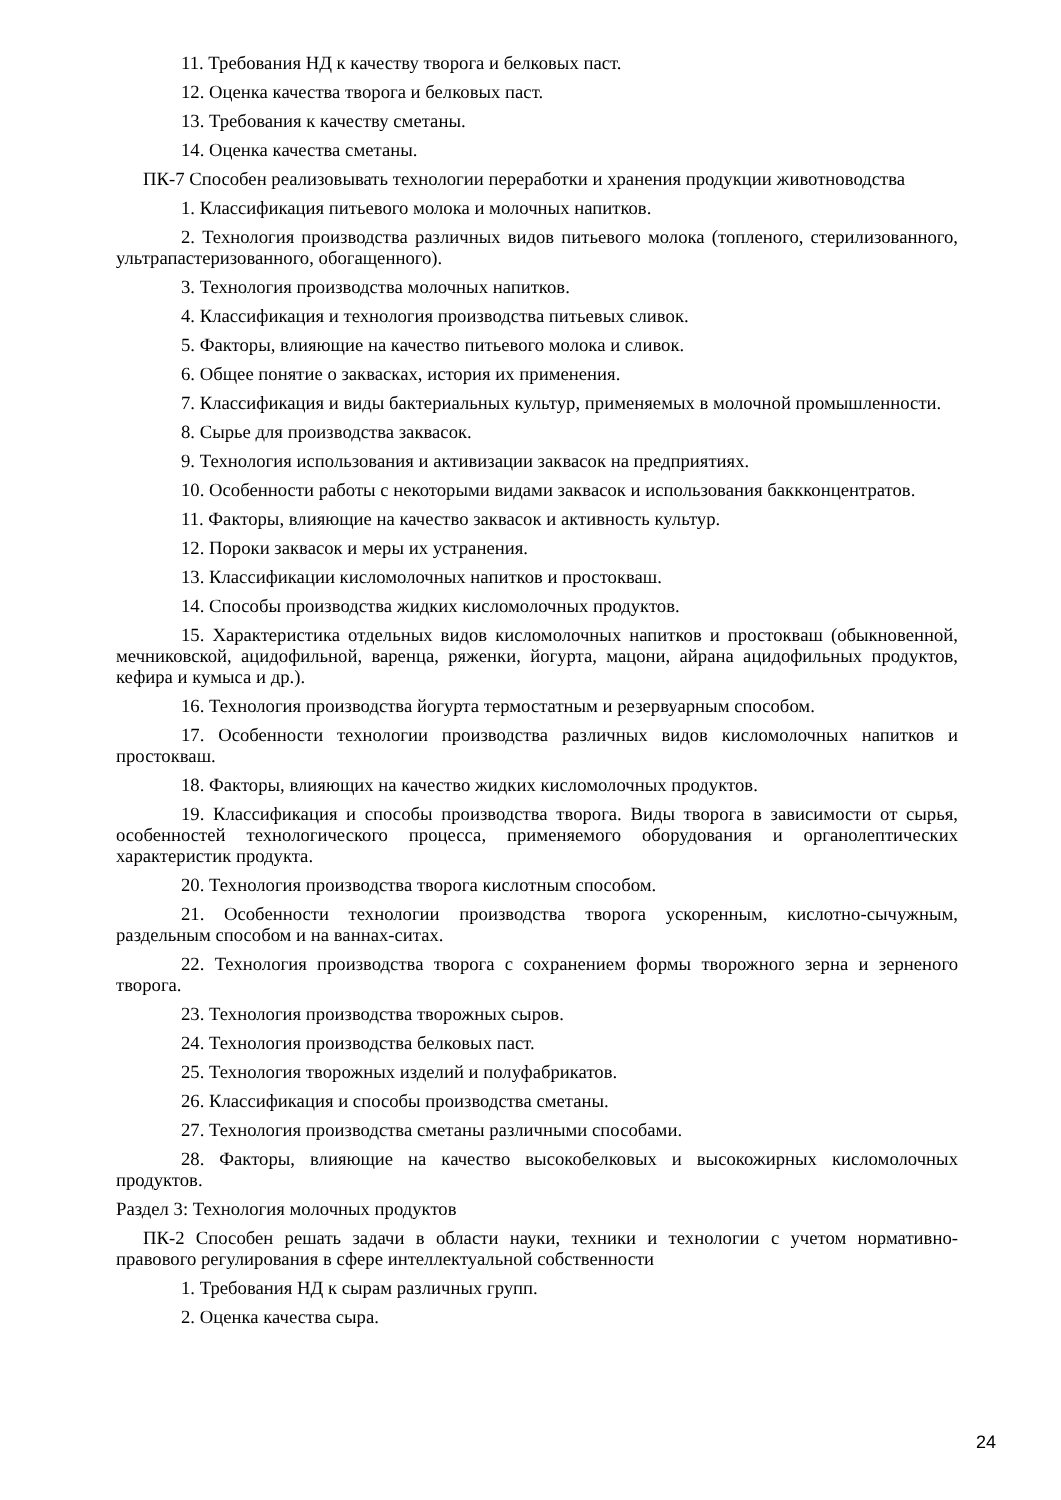11. Требования НД к качеству творога и белковых паст.
12. Оценка качества творога и белковых паст.
13. Требования к качеству сметаны.
14. Оценка качества сметаны.
ПК-7 Способен реализовывать технологии переработки и хранения продукции животноводства
1. Классификация питьевого молока и молочных напитков.
2. Технология производства различных видов питьевого молока (топленого, стерилизованного, ультрапастеризованного, обогащенного).
3. Технология производства молочных напитков.
4. Классификация и технология производства питьевых сливок.
5. Факторы, влияющие на качество питьевого молока и сливок.
6. Общее понятие о заквасках, история их применения.
7. Классификация и виды бактериальных культур, применяемых в молочной промышленности.
8. Сырье для производства заквасок.
9. Технология использования и активизации заквасок на предприятиях.
10. Особенности работы с некоторыми видами заквасок и использования баккконцентратов.
11. Факторы, влияющие на качество заквасок и активность культур.
12. Пороки заквасок и меры их устранения.
13. Классификации кисломолочных напитков и простокваш.
14. Способы производства жидких кисломолочных продуктов.
15. Характеристика отдельных видов кисломолочных напитков и простокваш (обыкновенной, мечниковской, ацидофильной, варенца, ряженки, йогурта, мацони, айрана ацидофильных продуктов, кефира и кумыса и др.).
16. Технология производства йогурта термостатным и резервуарным способом.
17. Особенности технологии производства различных видов кисломолочных напитков и простокваш.
18. Факторы, влияющих на качество жидких кисломолочных продуктов.
19. Классификация и способы производства творога. Виды творога в зависимости от сырья, особенностей технологического процесса, применяемого оборудования и органолептических характеристик продукта.
20. Технология производства творога кислотным способом.
21. Особенности технологии производства творога ускоренным, кислотно-сычужным, раздельным способом и на ваннах-ситах.
22. Технология производства творога с сохранением формы творожного зерна и зерненого творога.
23. Технология производства творожных сыров.
24. Технология производства белковых паст.
25. Технология творожных изделий и полуфабрикатов.
26. Классификация и способы производства сметаны.
27. Технология производства сметаны различными способами.
28. Факторы, влияющие на качество высокобелковых и высокожирных кисломолочных продуктов.
Раздел 3: Технология молочных продуктов
ПК-2 Способен решать задачи в области науки, техники и технологии с учетом нормативно-правового регулирования в сфере интеллектуальной собственности
1. Требования НД к сырам различных групп.
2. Оценка качества сыра.
24